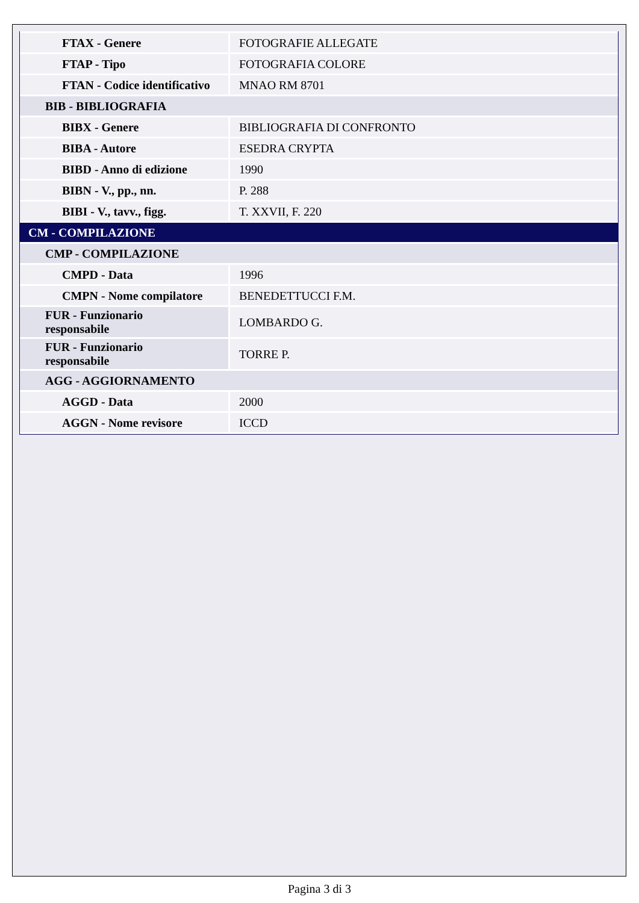| FTAX - Genere | FOTOGRAFIE ALLEGATE |
| FTAP - Tipo | FOTOGRAFIA COLORE |
| FTAN - Codice identificativo | MNAO RM 8701 |
| BIB - BIBLIOGRAFIA | |
| BIBX - Genere | BIBLIOGRAFIA DI CONFRONTO |
| BIBA - Autore | ESEDRA CRYPTA |
| BIBD - Anno di edizione | 1990 |
| BIBN - V., pp., nn. | P. 288 |
| BIBI - V., tavv., figg. | T. XXVII, F. 220 |
| CM - COMPILAZIONE | |
| CMP - COMPILAZIONE | |
| CMPD - Data | 1996 |
| CMPN - Nome compilatore | BENEDETTUCCI F.M. |
| FUR - Funzionario responsabile | LOMBARDO G. |
| FUR - Funzionario responsabile | TORRE P. |
| AGG - AGGIORNAMENTO | |
| AGGD - Data | 2000 |
| AGGN - Nome revisore | ICCD |
Pagina 3 di 3